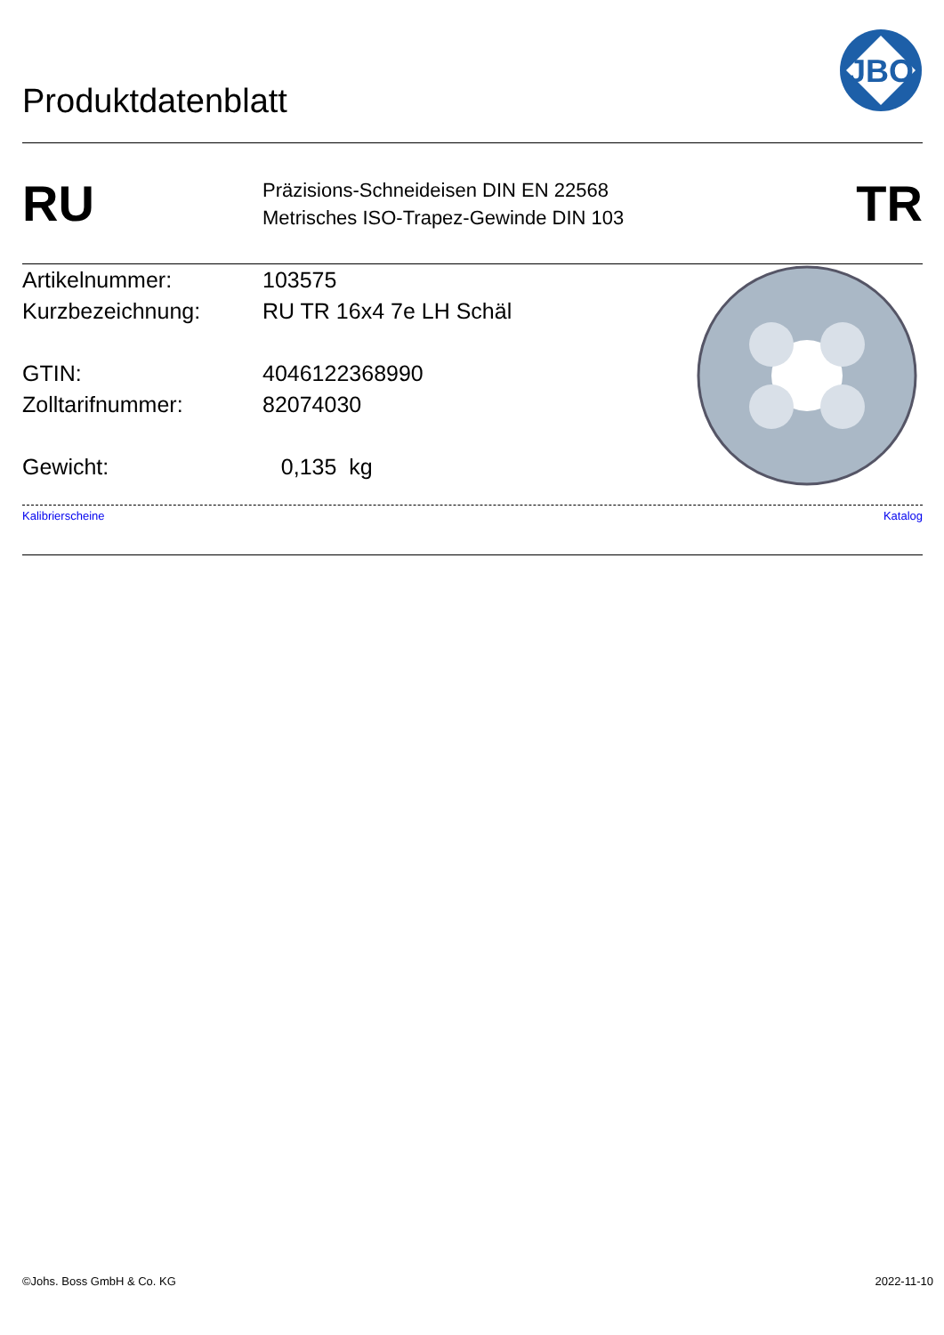Produktdatenblatt
JBO
RU
Präzisions-Schneideisen DIN EN 22568
Metrisches ISO-Trapez-Gewinde DIN 103
TR
Artikelnummer: 103575
Kurzbezeichnung: RU TR 16x4 7e LH Schäl
GTIN: 4046122368990
Zolltarifnummer: 82074030
Gewicht: 0,135 kg
Kalibrierscheine Katalog
©Johs. Boss GmbH & Co. KG 2022-11-10